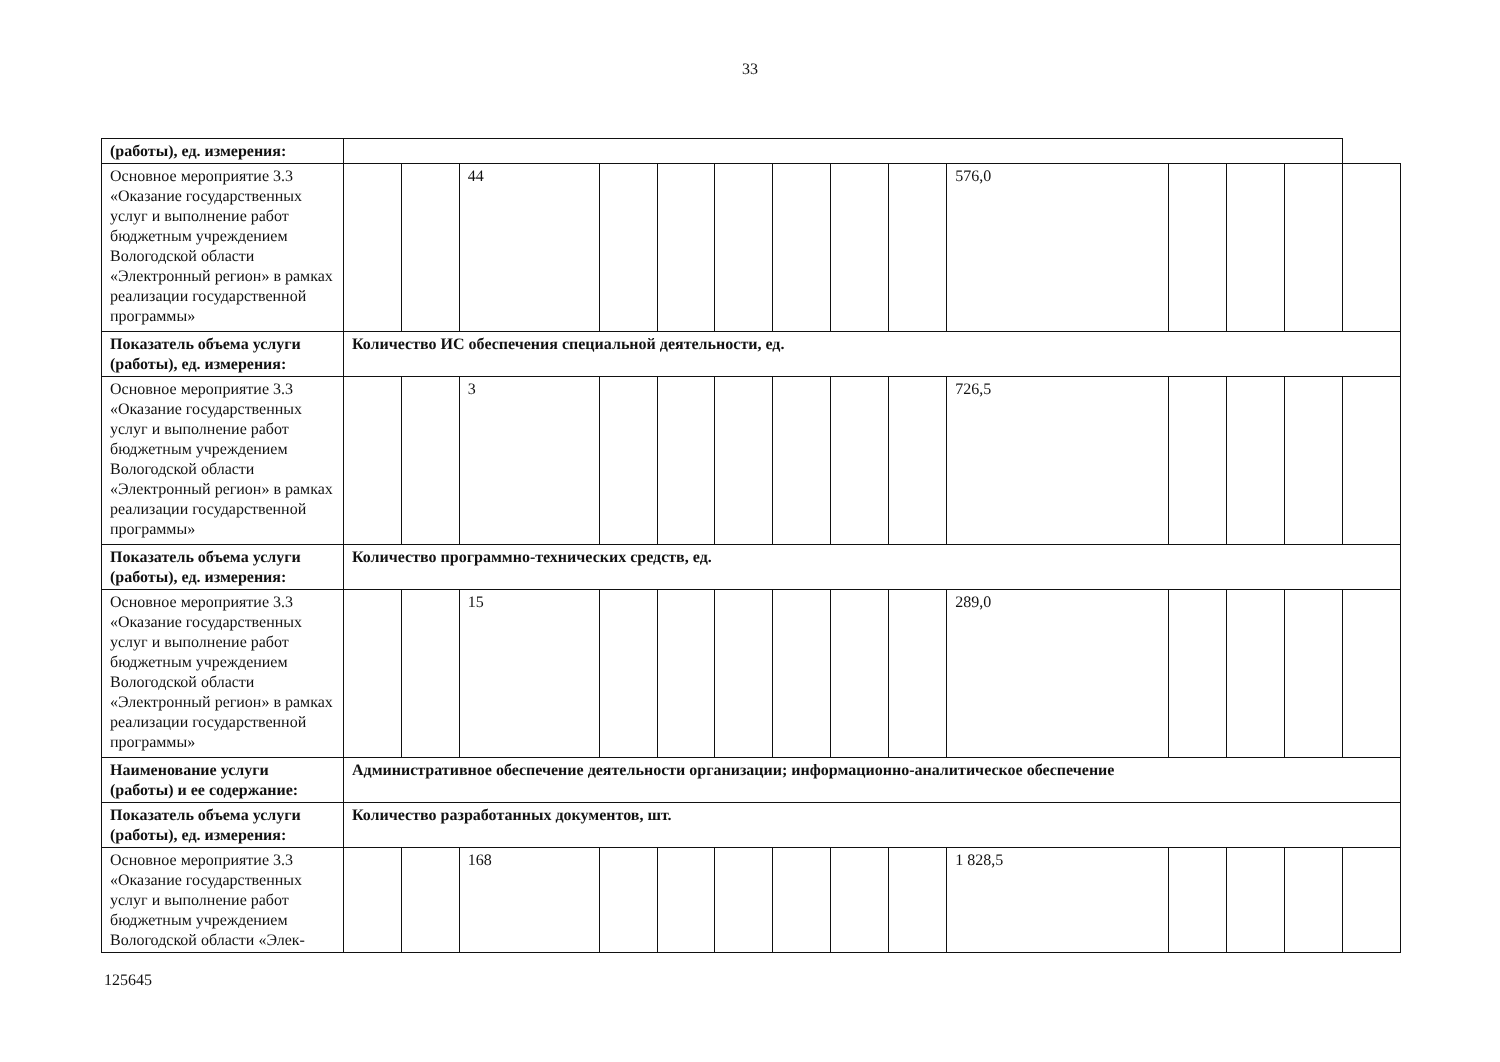33
| (работы), ед. измерения: | | | | | | | | | | | | | | |
| Основное мероприятие 3.3 «Оказание государственных услуг и выполнение работ бюджетным учреждением Вологодской области «Электронный регион» в рамках реализации государственной программы» | | | 44 | | | | | | | 576,0 | | | | |
| Показатель объема услуги (работы), ед. измерения: | Количество ИС обеспечения специальной деятельности, ед. | | | | | | | | | | | | | |
| Основное мероприятие 3.3 «Оказание государственных услуг и выполнение работ бюджетным учреждением Вологодской области «Электронный регион» в рамках реализации государственной программы» | | | 3 | | | | | | | 726,5 | | | | |
| Показатель объема услуги (работы), ед. измерения: | Количество программно-технических средств, ед. | | | | | | | | | | | | | |
| Основное мероприятие 3.3 «Оказание государственных услуг и выполнение работ бюджетным учреждением Вологодской области «Электронный регион» в рамках реализации государственной программы» | | | 15 | | | | | | | 289,0 | | | | |
| Наименование услуги (работы) и ее содержание: | Административное обеспечение деятельности организации; информационно-аналитическое обеспечение | | | | | | | | | | | | | |
| Показатель объема услуги (работы), ед. измерения: | Количество разработанных документов, шт. | | | | | | | | | | | | | |
| Основное мероприятие 3.3 «Оказание государственных услуг и выполнение работ бюджетным учреждением Вологодской области «Элек- | | | 168 | | | | | | | 1 828,5 | | | | |
125645